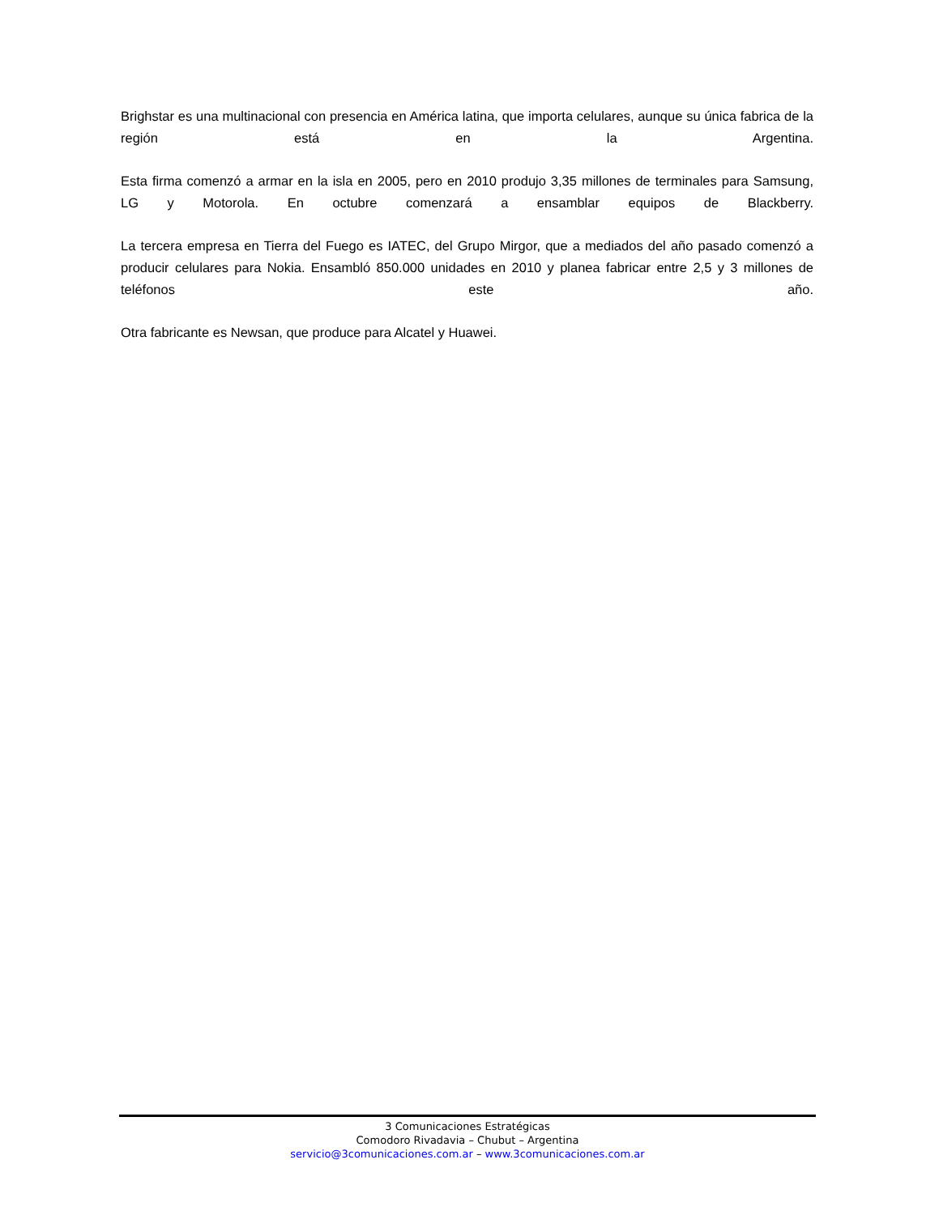Brighstar es una multinacional con presencia en América latina, que importa celulares, aunque su única fabrica de la región está en la Argentina.
Esta firma comenzó a armar en la isla en 2005, pero en 2010 produjo 3,35 millones de terminales para Samsung, LG y Motorola. En octubre comenzará a ensamblar equipos de Blackberry.
La tercera empresa en Tierra del Fuego es IATEC, del Grupo Mirgor, que a mediados del año pasado comenzó a producir celulares para Nokia. Ensambló 850.000 unidades en 2010 y planea fabricar entre 2,5 y 3 millones de teléfonos este año.
Otra fabricante es Newsan, que produce para Alcatel y Huawei.
3 Comunicaciones Estratégicas
Comodoro Rivadavia – Chubut – Argentina
servicio@3comunicaciones.com.ar – www.3comunicaciones.com.ar